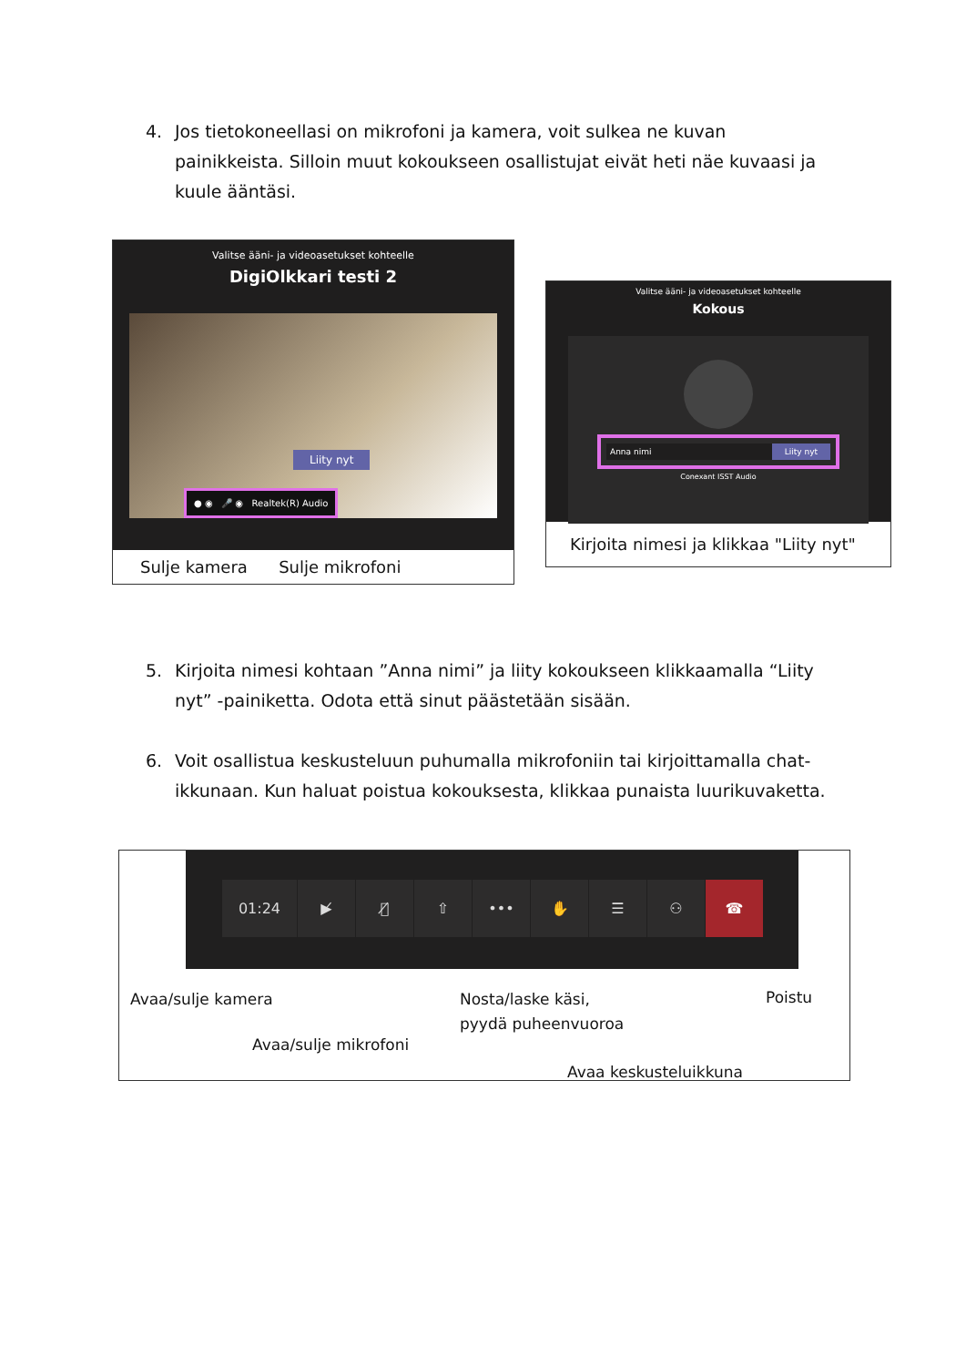4. Jos tietokoneellasi on mikrofoni ja kamera, voit sulkea ne kuvan painikkeista. Silloin muut kokoukseen osallistujat eivät heti näe kuvaasi ja kuule ääntäsi.
Valitse ääni- ja videoasetukset kohteelle
DigiOlkkari testi 2
Liity nyt
● ◉ 🎤 ◉ Realtek(R) Audio
Sulje kamera Sulje mikrofoni
Valitse ääni- ja videoasetukset kohteelle
Kokous
Anna nimi Liity nyt
Conexant ISST Audio
Kirjoita nimesi ja klikkaa "Liity nyt"
5. Kirjoita nimesi kohtaan ”Anna nimi” ja liity kokoukseen klikkaamalla “Liity nyt” -painiketta. Odota että sinut päästetään sisään.
6. Voit osallistua keskusteluun puhumalla mikrofoniin tai kirjoittamalla chat-ikkunaan. Kun haluat poistua kokouksesta, klikkaa punaista luurikuvaketta.
01:24 ▶̸ 🎙̸ ⇧ ••• ✋ ☰ ⚇ ☎
Avaa/sulje kamera
Avaa/sulje mikrofoni
Nosta/laske käsi,
pyydä puheenvuoroa
Avaa keskusteluikkuna
Poistu